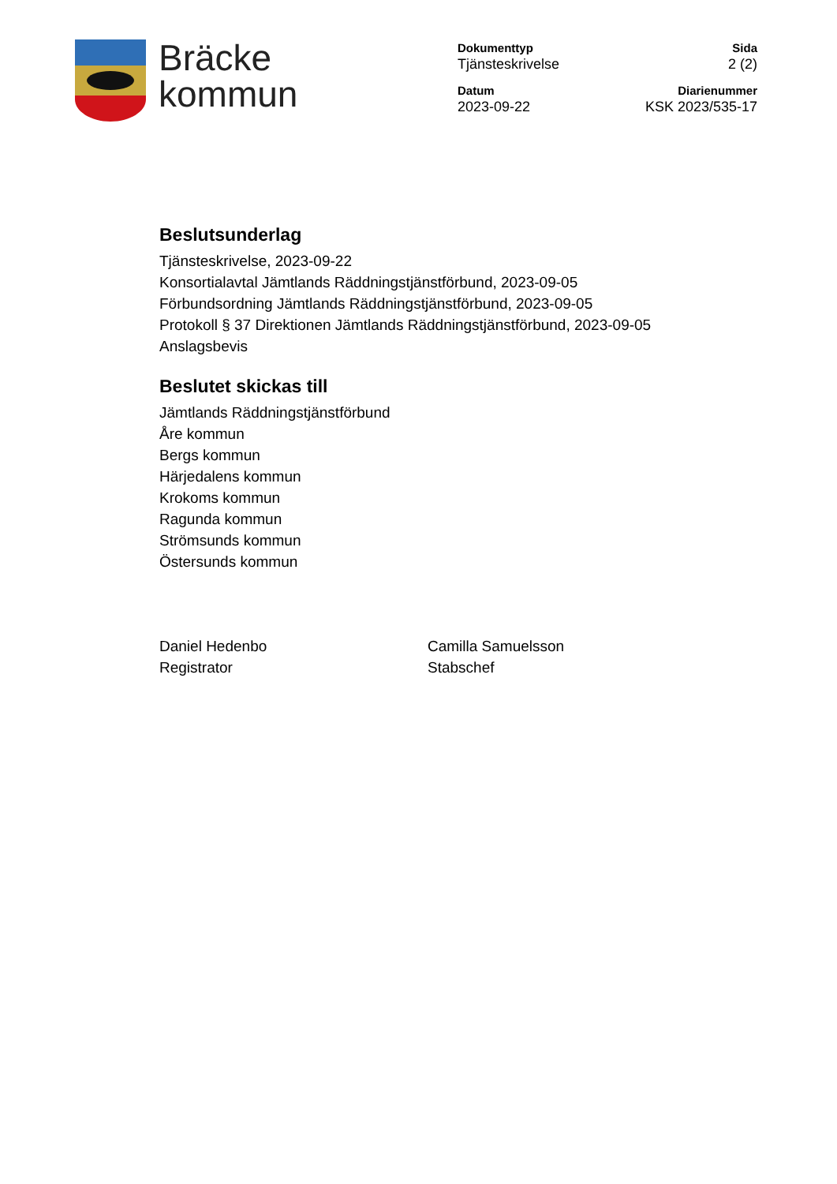Bräcke
kommun
Dokumenttyp
Tjänsteskrivelse
Sida
2 (2)
Datum
2023-09-22
Diarienummer
KSK 2023/535-17
Beslutsunderlag
Tjänsteskrivelse, 2023-09-22
Konsortialavtal Jämtlands Räddningstjänstförbund, 2023-09-05
Förbundsordning Jämtlands Räddningstjänstförbund, 2023-09-05
Protokoll § 37 Direktionen Jämtlands Räddningstjänstförbund, 2023-09-05
Anslagsbevis
Beslutet skickas till
Jämtlands Räddningstjänstförbund
Åre kommun
Bergs kommun
Härjedalens kommun
Krokoms kommun
Ragunda kommun
Strömsunds kommun
Östersunds kommun
Daniel Hedenbo
Registrator
Camilla Samuelsson
Stabschef